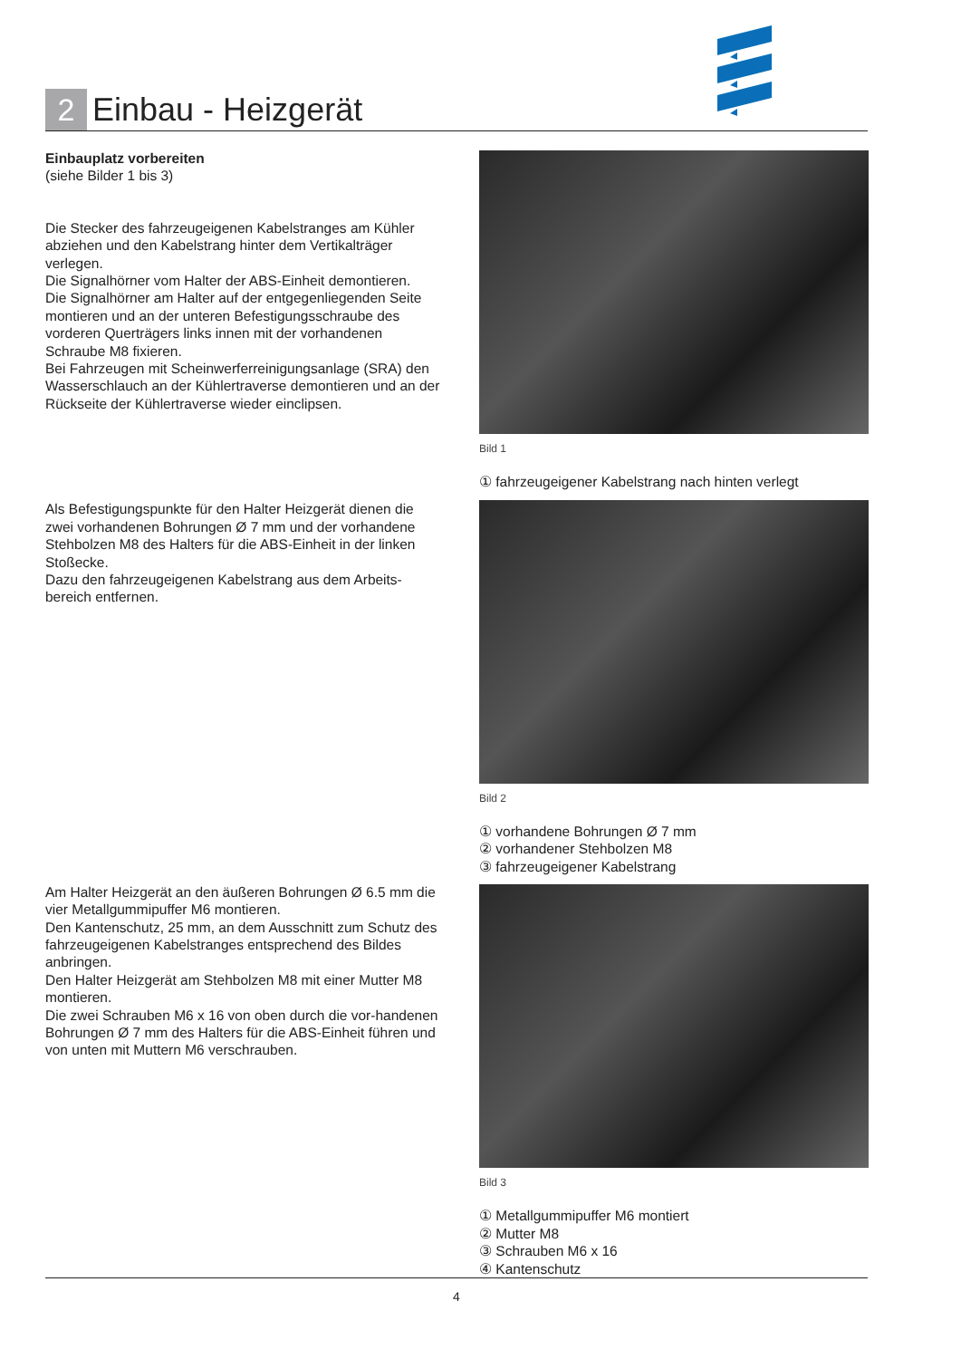2 Einbau - Heizgerät
Einbauplatz vorbereiten
(siehe Bilder 1 bis 3)
Die Stecker des fahrzeugeigenen Kabelstranges am Kühler abziehen und den Kabelstrang hinter dem Vertikalträger verlegen.
Die Signalhörner vom Halter der ABS-Einheit demontieren.
Die Signalhörner am Halter auf der entgegenliegenden Seite montieren und an der unteren Befestigungsschraube des vorderen Querträgers links innen mit der vorhandenen Schraube M8 fixieren.
Bei Fahrzeugen mit Scheinwerferreinigungsanlage (SRA) den Wasserschlauch an der Kühlertraverse demontieren und an der Rückseite der Kühlertraverse wieder einclipsen.
Als Befestigungspunkte für den Halter Heizgerät dienen die zwei vorhandenen Bohrungen Ø 7 mm und der vorhandene Stehbolzen M8 des Halters für die ABS-Einheit in der linken Stoßecke.
Dazu den fahrzeugeigenen Kabelstrang aus dem Arbeits-bereich entfernen.
Am Halter Heizgerät an den äußeren Bohrungen Ø 6.5 mm die vier Metallgummipuffer M6 montieren.
Den Kantenschutz, 25 mm, an dem Ausschnitt zum Schutz des fahrzeugeigenen Kabelstranges entsprechend des Bildes anbringen.
Den Halter Heizgerät am Stehbolzen M8 mit einer Mutter M8 montieren.
Die zwei Schrauben M6 x 16 von oben durch die vor-handenen Bohrungen Ø 7 mm des Halters für die ABS-Einheit führen und von unten mit Muttern M6 verschrauben.
Bild 1
① fahrzeugeigener Kabelstrang nach hinten verlegt
Bild 2
① vorhandene Bohrungen Ø 7 mm
② vorhandener Stehbolzen M8
③ fahrzeugeigener Kabelstrang
Bild 3
① Metallgummipuffer M6 montiert
② Mutter M8
③ Schrauben M6 x 16
④ Kantenschutz
4